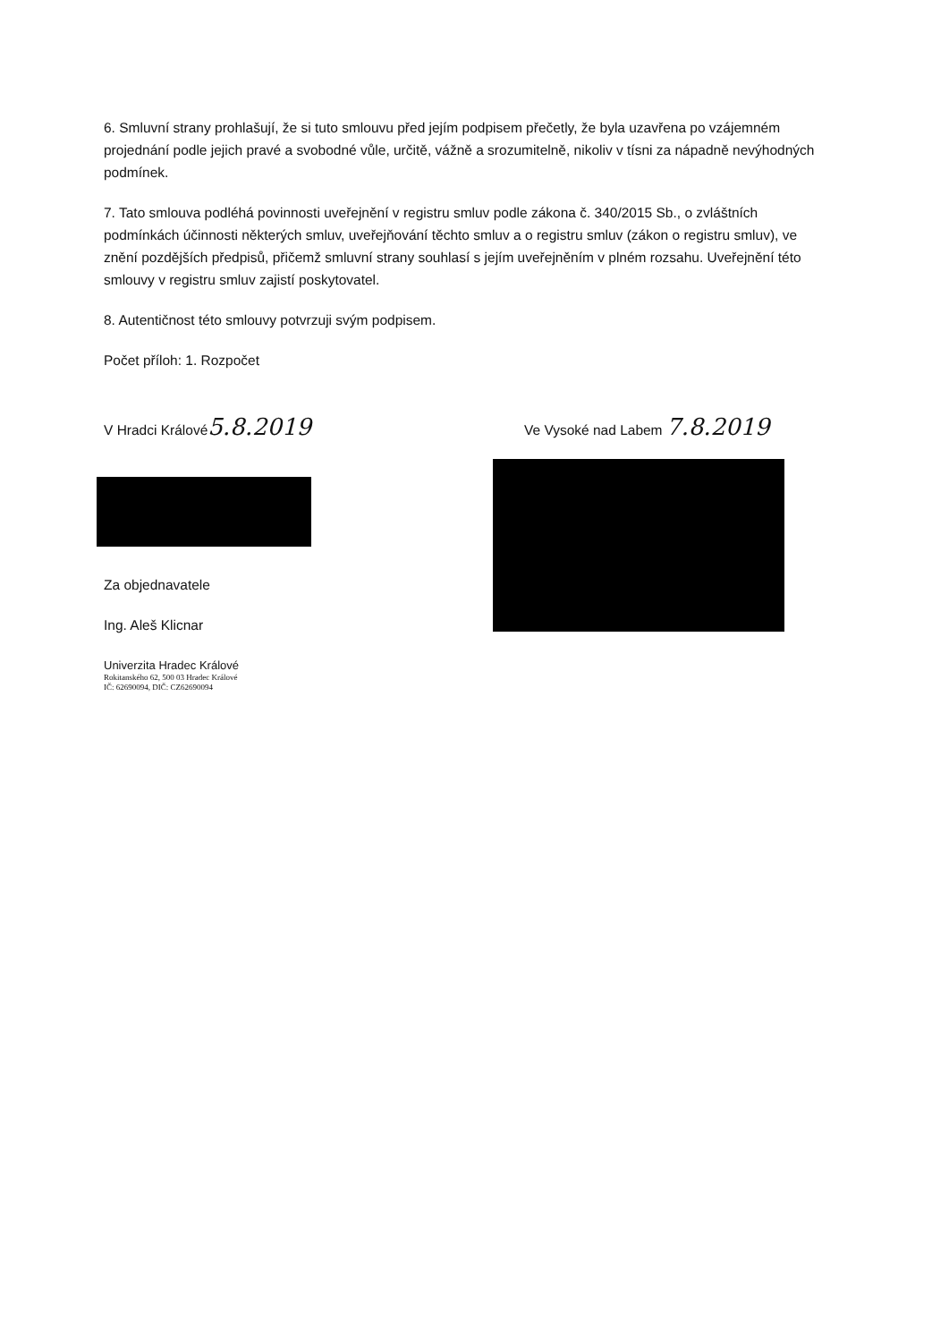6. Smluvní strany prohlašují, že si tuto smlouvu před jejím podpisem přečetly, že byla uzavřena po vzájemném projednání podle jejich pravé a svobodné vůle, určitě, vážně a srozumitelně, nikoliv v tísni za nápadně nevýhodných podmínek.
7. Tato smlouva podléhá povinnosti uveřejnění v registru smluv podle zákona č. 340/2015 Sb., o zvláštních podmínkách účinnosti některých smluv, uveřejňování těchto smluv a o registru smluv (zákon o registru smluv), ve znění pozdějších předpisů, přičemž smluvní strany souhlasí s jejím uveřejněním v plném rozsahu. Uveřejnění této smlouvy v registru smluv zajistí poskytovatel.
8. Autentičnost této smlouvy potvrzuji svým podpisem.
Počet příloh: 1. Rozpočet
V Hradci Králové5.8.2019
Za objednavatele
Ing. Aleš Klicnar
Univerzita Hradec Králové
Rokitanského 62, 500 03 Hradec Králové
IČ: 62690094, DIČ: CZ62690094
Ve Vysoké nad Labem 7.8.2019